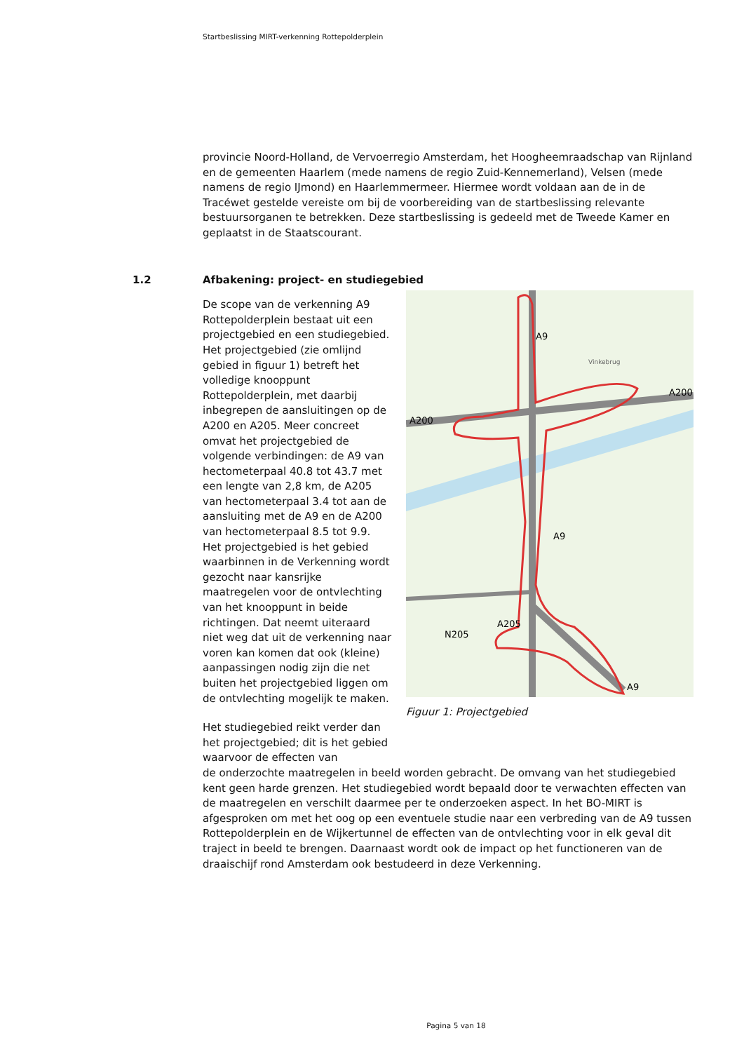Startbeslissing MIRT-verkenning Rottepolderplein
provincie Noord-Holland, de Vervoerregio Amsterdam, het Hoogheemraadschap van Rijnland en de gemeenten Haarlem (mede namens de regio Zuid-Kennemerland), Velsen (mede namens de regio IJmond) en Haarlemmermeer. Hiermee wordt voldaan aan de in de Tracéwet gestelde vereiste om bij de voorbereiding van de startbeslissing relevante bestuursorganen te betrekken. Deze startbeslissing is gedeeld met de Tweede Kamer en geplaatst in de Staatscourant.
1.2 Afbakening: project- en studiegebied
De scope van de verkenning A9 Rottepolderplein bestaat uit een projectgebied en een studiegebied. Het projectgebied (zie omlijnd gebied in figuur 1) betreft het volledige knooppunt Rottepolderplein, met daarbij inbegrepen de aansluitingen op de A200 en A205. Meer concreet omvat het projectgebied de volgende verbindingen: de A9 van hectometerpaal 40.8 tot 43.7 met een lengte van 2,8 km, de A205 van hectometerpaal 3.4 tot aan de aansluiting met de A9 en de A200 van hectometerpaal 8.5 tot 9.9. Het projectgebied is het gebied waarbinnen in de Verkenning wordt gezocht naar kansrijke maatregelen voor de ontvlechting van het knooppunt in beide richtingen. Dat neemt uiteraard niet weg dat uit de verkenning naar voren kan komen dat ook (kleine) aanpassingen nodig zijn die net buiten het projectgebied liggen om de ontvlechting mogelijk te maken.
Het studiegebied reikt verder dan het projectgebied; dit is het gebied waarvoor de effecten van
A9
A200
A200
A9
A205
N205
A9
Vinkebrug
Figuur 1: Projectgebied
de onderzochte maatregelen in beeld worden gebracht. De omvang van het studiegebied kent geen harde grenzen. Het studiegebied wordt bepaald door te verwachten effecten van de maatregelen en verschilt daarmee per te onderzoeken aspect. In het BO-MIRT is afgesproken om met het oog op een eventuele studie naar een verbreding van de A9 tussen Rottepolderplein en de Wijkertunnel de effecten van de ontvlechting voor in elk geval dit traject in beeld te brengen. Daarnaast wordt ook de impact op het functioneren van de draaischijf rond Amsterdam ook bestudeerd in deze Verkenning.
Pagina 5 van 18